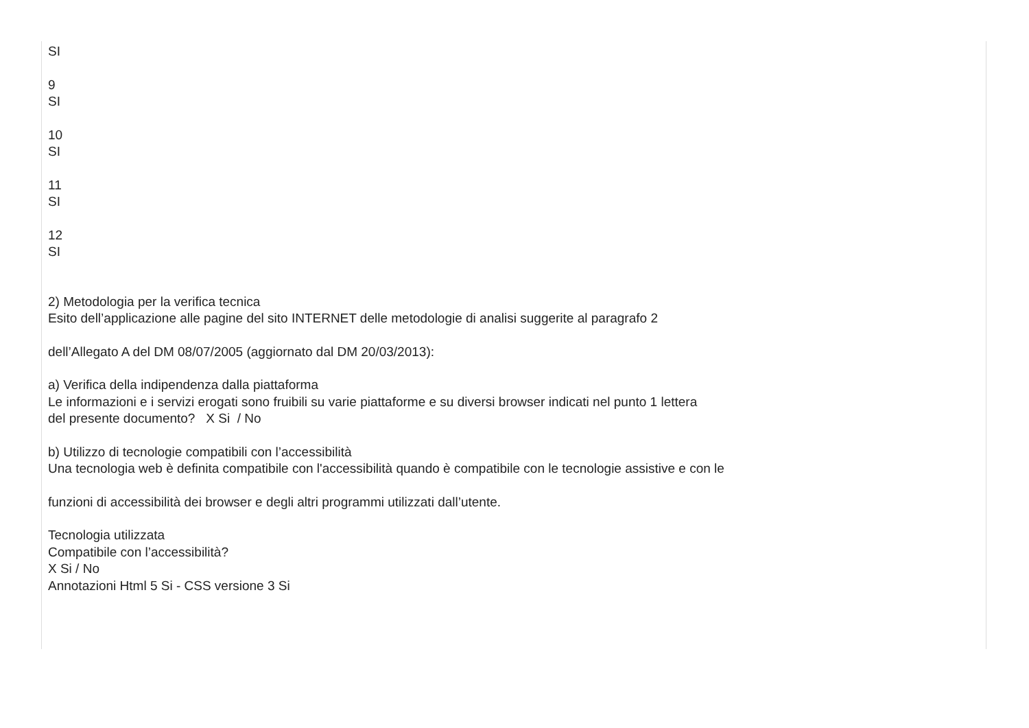SI
9
SI
10
SI
11
SI
12
SI
2) Metodologia per la verifica tecnica
Esito dell’applicazione alle pagine del sito INTERNET delle metodologie di analisi suggerite al paragrafo 2
dell’Allegato A del DM 08/07/2005 (aggiornato dal DM 20/03/2013):
a) Verifica della indipendenza dalla piattaforma
Le informazioni e i servizi erogati sono fruibili su varie piattaforme e su diversi browser indicati nel punto 1 lettera
del presente documento? X Si / No
b) Utilizzo di tecnologie compatibili con l’accessibilità
Una tecnologia web è definita compatibile con l'accessibilità quando è compatibile con le tecnologie assistive e con le
funzioni di accessibilità dei browser e degli altri programmi utilizzati dall’utente.
Tecnologia utilizzata
Compatibile con l’accessibilità?
X Si / No
Annotazioni Html 5 Si - CSS versione 3 Si